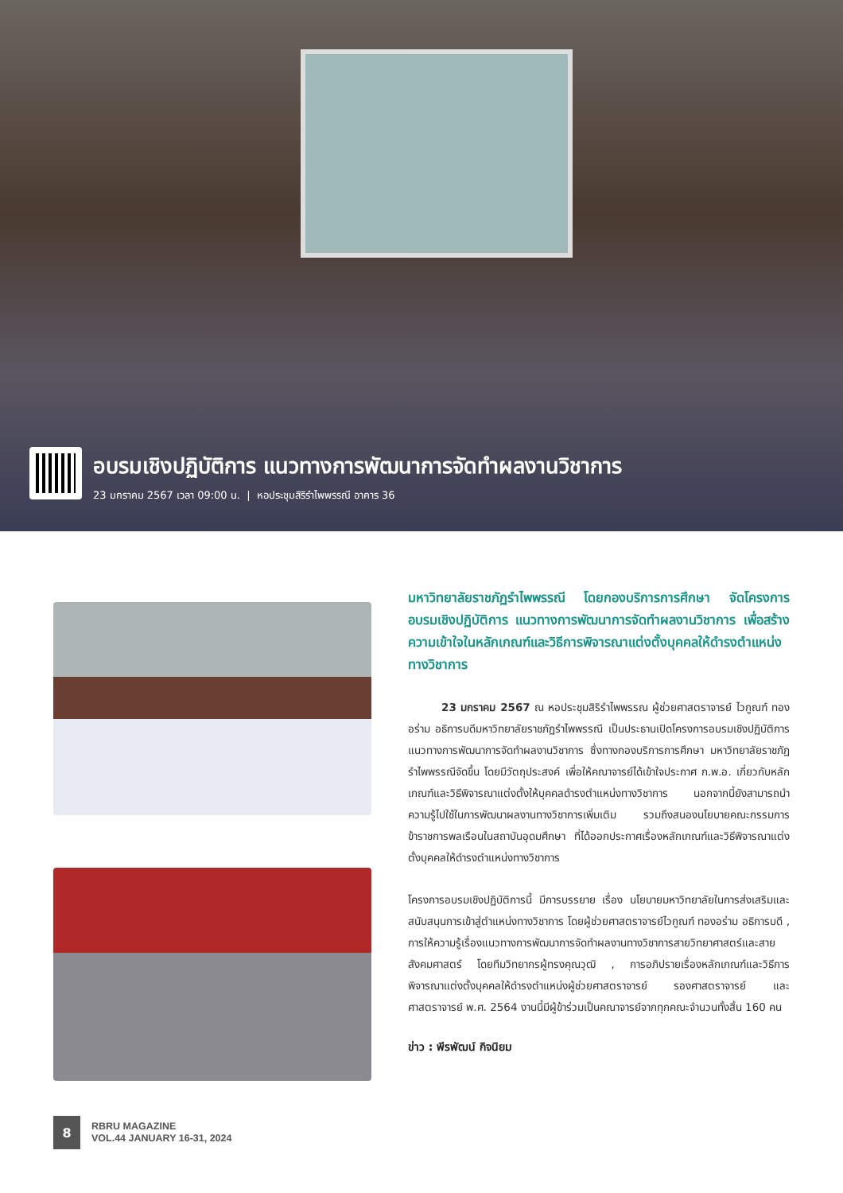อบรมเชิงปฏิบัติการ แนวทางการพัฒนาการจัดทำผลงานวิชาการ
23 มกราคม 2567 เวลา 09:00 น. | หอประชุมสิริรำไพพรรณี อาคาร 36
มหาวิทยาลัยราชภัฏรำไพพรรณี โดยกองบริการการศึกษา จัดโครงการอบรมเชิงปฏิบัติการ แนวทางการพัฒนาการจัดทำผลงานวิชาการ เพื่อสร้างความเข้าใจในหลักเกณฑ์และวิธีการพิจารณาแต่งตั้งบุคคลให้ดำรงตำแหน่งทางวิชาการ
23 มกราคม 2567 ณ หอประชุมสิริรำไพพรรณ ผู้ช่วยศาสตราจารย์ ไวกูณฑ์ ทองอร่าม อธิการบดีมหาวิทยาลัยราชภัฏรำไพพรรณี เป็นประธานเปิดโครงการอบรมเชิงปฏิบัติการ แนวทางการพัฒนาการจัดทำผลงานวิชาการ ซึ่งทางกองบริการการศึกษา มหาวิทยาลัยราชภัฏรำไพพรรณีจัดขึ้น โดยมีวัตถุประสงค์ เพื่อให้คณาจารย์ได้เข้าใจประกาศ ก.พ.อ. เกี่ยวกับหลักเกณฑ์และวิธีพิจารณาแต่งตั้งให้บุคคลดำรงตำแหน่งทางวิชาการ นอกจากนี้ยังสามารถนำความรู้ไปใช้ในการพัฒนาผลงานทางวิชาการเพิ่มเติม รวมถึงสนองนโยบายคณะกรรมการข้าราชการพลเรือนในสถาบันอุดมศึกษา ที่ได้ออกประกาศเรื่องหลักเกณฑ์และวิธีพิจารณาแต่งตั้งบุคคลให้ดำรงตำแหน่งทางวิชาการ
โครงการอบรมเชิงปฏิบัติการนี้ มีการบรรยาย เรื่อง นโยบายมหาวิทยาลัยในการส่งเสริมและสนับสนุนการเข้าสู่ตำแหน่งทางวิชาการ โดยผู้ช่วยศาสตราจารย์ไวกูณฑ์ ทองอร่าม อธิการบดี , การให้ความรู้เรื่องแนวทางการพัฒนาการจัดทำผลงานทางวิชาการสายวิทยาศาสตร์และสายสังคมศาสตร์ โดยทีมวิทยากรผู้ทรงคุณวุฒิ , การอภิปรายเรื่องหลักเกณฑ์และวิธีการพิจารณาแต่งตั้งบุคคลให้ดำรงตำแหน่งผู้ช่วยศาสตราจารย์ รองศาสตราจารย์ และศาสตราจารย์ พ.ศ. 2564 งานนี้มีผู้ข้าร่วมเป็นคณาจารย์จากทุกคณะจำนวนทั้งสิ้น 160 คน
ข่าว : พีรพัฒน์ กิจนิยม
8
RBRU MAGAZINE
VOL.44 JANUARY 16-31, 2024